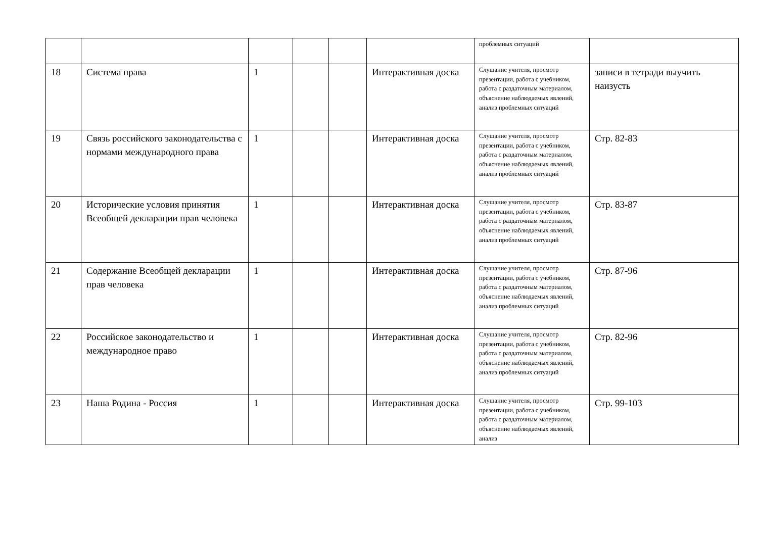| | | | | | | проблемных ситуаций | |
| 18 | Система права | 1 | | | Интерактивная доска | Слушание учителя, просмотр презентации, работа с учебником, работа с раздаточным материалом, объяснение наблюдаемых явлений, анализ проблемных ситуаций | записи в тетради выучить наизусть |
| 19 | Связь российского законодательства с нормами международного права | 1 | | | Интерактивная доска | Слушание учителя, просмотр презентации, работа с учебником, работа с раздаточным материалом, объяснение наблюдаемых явлений, анализ проблемных ситуаций | Стр. 82-83 |
| 20 | Исторические условия принятия Всеобщей декларации прав человека | 1 | | | Интерактивная доска | Слушание учителя, просмотр презентации, работа с учебником, работа с раздаточным материалом, объяснение наблюдаемых явлений, анализ проблемных ситуаций | Стр. 83-87 |
| 21 | Содержание Всеобщей декларации прав человека | 1 | | | Интерактивная доска | Слушание учителя, просмотр презентации, работа с учебником, работа с раздаточным материалом, объяснение наблюдаемых явлений, анализ проблемных ситуаций | Стр. 87-96 |
| 22 | Российское законодательство и международное право | 1 | | | Интерактивная доска | Слушание учителя, просмотр презентации, работа с учебником, работа с раздаточным материалом, объяснение наблюдаемых явлений, анализ проблемных ситуаций | Стр. 82-96 |
| 23 | Наша Родина - Россия | 1 | | | Интерактивная доска | Слушание учителя, просмотр презентации, работа с учебником, работа с раздаточным материалом, объяснение наблюдаемых явлений, анализ | Стр. 99-103 |